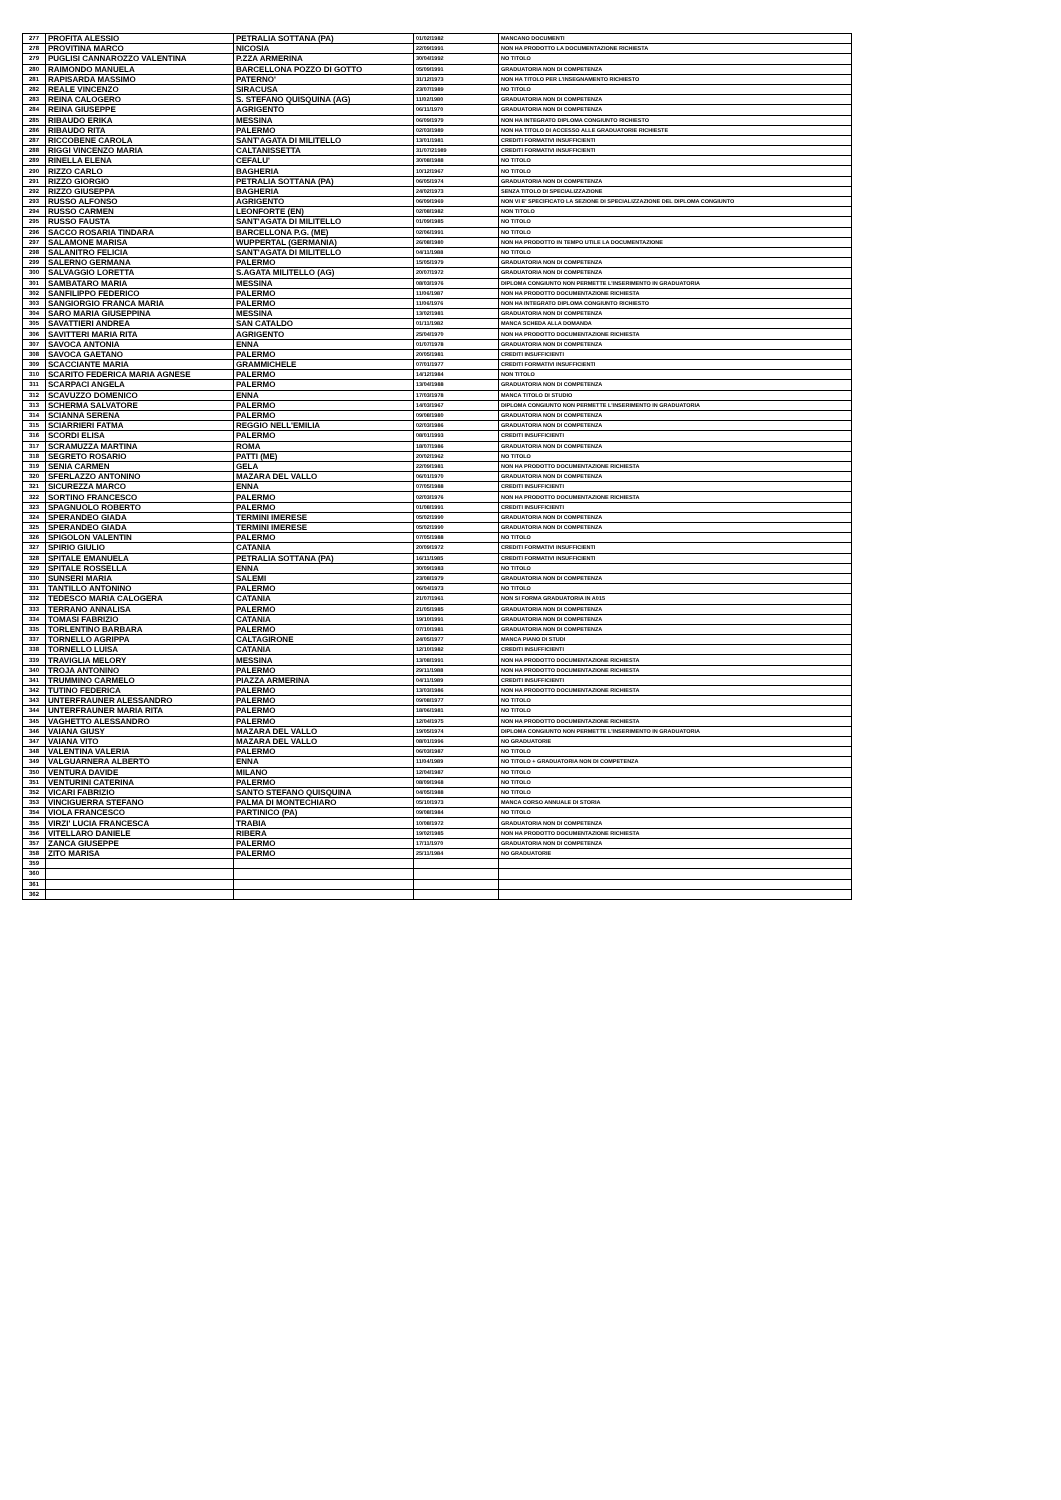| 277 | PROFITA ALESSIO | PETRALIA SOTTANA (PA) | 01/02/1982 | MANCANO DOCUMENTI |
| 278 | PROVITINA MARCO | NICOSIA | 22/09/1991 | NON HA PRODOTTO LA DOCUMENTAZIONE RICHIESTA |
| 279 | PUGLISI CANNAROZZO VALENTINA | P.ZZA ARMERINA | 30/04/1992 | NO TITOLO |
| 280 | RAIMONDO MANUELA | BARCELLONA POZZO DI GOTTO | 05/09/1991 | GRADUATORIA NON DI COMPETENZA |
| 281 | RAPISARDA MASSIMO | PATERNO' | 31/12/1973 | NON HA TITOLO PER L'INSEGNAMENTO RICHIESTO |
| 282 | REALE VINCENZO | SIRACUSA | 23/07/1989 | NO TITOLO |
| 283 | REINA CALOGERO | S. STEFANO QUISQUINA (AG) | 11/02/1980 | GRADUATORIA NON DI COMPETENZA |
| 284 | REINA GIUSEPPE | AGRIGENTO | 06/11/1970 | GRADUATORIA NON DI COMPETENZA |
| 285 | RIBAUDO ERIKA | MESSINA | 06/09/1979 | NON HA INTEGRATO DIPLOMA CONGIUNTO RICHIESTO |
| 286 | RIBAUDO RITA | PALERMO | 02/03/1989 | NON HA TITOLO DI ACCESSO ALLE GRADUATORIE RICHIESTE |
| 287 | RICCOBENE CAROLA | SANT'AGATA DI MILITELLO | 13/01/1981 | CREDITI FORMATIVI INSUFFICIENTI |
| 288 | RIGGI VINCENZO MARIA | CALTANISSETTA | 31/07/21989 | CREDITI FORMATIVI INSUFFICIENTI |
| 289 | RINELLA ELENA | CEFALU' | 30/08/1988 | NO TITOLO |
| 290 | RIZZO CARLO | BAGHERIA | 10/12/1967 | NO TITOLO |
| 291 | RIZZO GIORGIO | PETRALIA SOTTANA (PA) | 06/05/1974 | GRADUATORIA NON DI COMPETENZA |
| 292 | RIZZO GIUSEPPA | BAGHERIA | 24/02/1973 | SENZA TITOLO DI SPECIALIZZAZIONE |
| 293 | RUSSO ALFONSO | AGRIGENTO | 06/09/1969 | NON VI E' SPECIFICATO LA SEZIONE DI SPECIALIZZAZIONE DEL DIPLOMA CONGIUNTO |
| 294 | RUSSO CARMEN | LEONFORTE (EN) | 02/08/1982 | NON TITOLO |
| 295 | RUSSO FAUSTA | SANT'AGATA DI MILITELLO | 01/09/1985 | NO TITOLO |
| 296 | SACCO ROSARIA TINDARA | BARCELLONA P.G. (ME) | 02/06/1991 | NO TITOLO |
| 297 | SALAMONE MARISA | WUPPERTAL (GERMANIA) | 26/08/1980 | NON HA PRODOTTO IN TEMPO UTILE LA DOCUMENTAZIONE |
| 298 | SALANITRO FELICIA | SANT'AGATA DI MILITELLO | 04/11/1988 | NO TITOLO |
| 299 | SALERNO GERMANA | PALERMO | 15/05/1979 | GRADUATORIA NON DI COMPETENZA |
| 300 | SALVAGGIO LORETTA | S.AGATA MILITELLO (AG) | 20/07/1972 | GRADUATORIA NON DI COMPETENZA |
| 301 | SAMBATARO MARIA | MESSINA | 08/03/1976 | DIPLOMA CONGIUNTO NON PERMETTE L'INSERIMENTO IN GRADUATORIA |
| 302 | SANFILIPPO FEDERICO | PALERMO | 11/06/1987 | NON HA PRODOTTO DOCUMENTAZIONE RICHIESTA |
| 303 | SANGIORGIO FRANCA MARIA | PALERMO | 11/06/1976 | NON HA INTEGRATO DIPLOMA CONGIUNTO RICHIESTO |
| 304 | SARO MARIA GIUSEPPINA | MESSINA | 13/02/1981 | GRADUATORIA NON DI COMPETENZA |
| 305 | SAVATTIERI ANDREA | SAN CATALDO | 01/11/1982 | MANCA SCHEDA ALLA DOMANDA |
| 306 | SAVITTERI MARIA RITA | AGRIGENTO | 25/04/1970 | NON HA PRODOTTO DOCUMENTAZIONE RICHIESTA |
| 307 | SAVOCA ANTONIA | ENNA | 01/07/1978 | GRADUATORIA NON DI COMPETENZA |
| 308 | SAVOCA GAETANO | PALERMO | 20/05/1981 | CREDITI INSUFFICIENTI |
| 309 | SCACCIANTE MARIA | GRAMMICHELE | 07/01/1977 | CREDITI FORMATIVI INSUFFICIENTI |
| 310 | SCARITO FEDERICA MARIA AGNESE | PALERMO | 14/12/1984 | NON TITOLO |
| 311 | SCARPACI ANGELA | PALERMO | 13/04/1988 | GRADUATORIA NON DI COMPETENZA |
| 312 | SCAVUZZO DOMENICO | ENNA | 17/03/1978 | MANCA TITOLO DI STUDIO |
| 313 | SCHERMA SALVATORE | PALERMO | 14/03/1967 | DIPLOMA CONGIUNTO NON PERMETTE L'INSERIMENTO IN GRADUATORIA |
| 314 | SCIANNA SERENA | PALERMO | 09/08/1980 | GRADUATORIA NON DI COMPETENZA |
| 315 | SCIARRIERI FATMA | REGGIO NELL'EMILIA | 02/03/1986 | GRADUATORIA NON DI COMPETENZA |
| 316 | SCORDI ELISA | PALERMO | 08/01/1993 | CREDITI INSUFFICIENTI |
| 317 | SCRAMUZZA MARTINA | ROMA | 18/07/1986 | GRADUATORIA NON DI COMPETENZA |
| 318 | SEGRETO ROSARIO | PATTI (ME) | 20/02/1962 | NO TITOLO |
| 319 | SENIA CARMEN | GELA | 22/09/1981 | NON HA PRODOTTO DOCUMENTAZIONE RICHIESTA |
| 320 | SFERLAZZO ANTONINO | MAZARA DEL VALLO | 06/01/1970 | GRADUATORIA NON DI COMPETENZA |
| 321 | SICUREZZA MARCO | ENNA | 07/05/1988 | CREDITI INSUFFICIENTI |
| 322 | SORTINO FRANCESCO | PALERMO | 02/03/1976 | NON HA PRODOTTO DOCUMENTAZIONE RICHIESTA |
| 323 | SPAGNUOLO ROBERTO | PALERMO | 01/08/1991 | CREDITI INSUFFICIENTI |
| 324 | SPERANDEO GIADA | TERMINI IMERESE | 05/02/1990 | GRADUATORIA NON DI COMPETENZA |
| 325 | SPERANDEO GIADA | TERMINI IMERESE | 05/02/1990 | GRADUATORIA NON DI COMPETENZA |
| 326 | SPIGOLON VALENTIN | PALERMO | 07/05/1988 | NO TITOLO |
| 327 | SPIRIO GIULIO | CATANIA | 20/09/1972 | CREDITI FORMATIVI INSUFFICIENTI |
| 328 | SPITALE EMANUELA | PETRALIA SOTTANA (PA) | 16/11/1985 | CREDITI FORMATIVI INSUFFICIENTI |
| 329 | SPITALE ROSSELLA | ENNA | 30/09/1983 | NO TITOLO |
| 330 | SUNSERI MARIA | SALEMI | 23/08/1979 | GRADUATORIA NON DI COMPETENZA |
| 331 | TANTILLO ANTONINO | PALERMO | 06/04/1973 | NO TITOLO |
| 332 | TEDESCO MARIA CALOGERA | CATANIA | 21/07/1961 | NON SI FORMA GRADUATORIA IN A015 |
| 333 | TERRANO ANNALISA | PALERMO | 21/05/1985 | GRADUATORIA NON DI COMPETENZA |
| 334 | TOMASI FABRIZIO | CATANIA | 19/10/1991 | GRADUATORIA NON DI COMPETENZA |
| 335 | TORLENTINO BARBARA | PALERMO | 07/10/1981 | GRADUATORIA NON DI COMPETENZA |
| 337 | TORNELLO AGRIPPA | CALTAGIRONE | 24/05/1977 | MANCA PIANO DI STUDI |
| 338 | TORNELLO LUISA | CATANIA | 12/10/1982 | CREDITI INSUFFICIENTI |
| 339 | TRAVIGLIA MELORY | MESSINA | 13/08/1991 | NON HA PRODOTTO DOCUMENTAZIONE RICHIESTA |
| 340 | TROJA ANTONINO | PALERMO | 29/11/1988 | NON HA PRODOTTO DOCUMENTAZIONE RICHIESTA |
| 341 | TRUMMINO CARMELO | PIAZZA ARMERINA | 04/11/1989 | CREDITI INSUFFICIENTI |
| 342 | TUTINO FEDERICA | PALERMO | 13/03/1986 | NON HA PRODOTTO DOCUMENTAZIONE RICHIESTA |
| 343 | UNTERFRAUNER ALESSANDRO | PALERMO | 09/08/1977 | NO TITOLO |
| 344 | UNTERFRAUNER MARIA RITA | PALERMO | 18/06/1981 | NO TITOLO |
| 345 | VAGHETTO ALESSANDRO | PALERMO | 12/04/1975 | NON HA PRODOTTO DOCUMENTAZIONE RICHIESTA |
| 346 | VAIANA GIUSY | MAZARA DEL VALLO | 19/05/1974 | DIPLOMA CONGIUNTO NON PERMETTE L'INSERIMENTO IN GRADUATORIA |
| 347 | VAIANA VITO | MAZARA DEL VALLO | 08/01/1996 | NO GRADUATORIE |
| 348 | VALENTINA VALERIA | PALERMO | 06/03/1987 | NO TITOLO |
| 349 | VALGUARNERA ALBERTO | ENNA | 11/04/1989 | NO TITOLO + GRADUATORIA NON DI COMPETENZA |
| 350 | VENTURA DAVIDE | MILANO | 12/04/1987 | NO TITOLO |
| 351 | VENTURINI CATERINA | PALERMO | 08/09/1968 | NO TITOLO |
| 352 | VICARI FABRIZIO | SANTO STEFANO QUISQUINA | 04/05/1988 | NO TITOLO |
| 353 | VINCIGUERRA STEFANO | PALMA DI MONTECHIARO | 05/10/1973 | MANCA CORSO ANNUALE DI STORIA |
| 354 | VIOLA FRANCESCO | PARTINICO (PA) | 09/08/1984 | NO TITOLO |
| 355 | VIRZI' LUCIA FRANCESCA | TRABIA | 10/08/1972 | GRADUATORIA NON DI COMPETENZA |
| 356 | VITELLARO DANIELE | RIBERA | 19/02/1985 | NON HA PRODOTTO DOCUMENTAZIONE RICHIESTA |
| 357 | ZANCA GIUSEPPE | PALERMO | 17/11/1970 | GRADUATORIA NON DI COMPETENZA |
| 358 | ZITO MARISA | PALERMO | 25/11/1984 | NO GRADUATORIE |
| 359 | | | | |
| 360 | | | | |
| 361 | | | | |
| 362 | | | | |